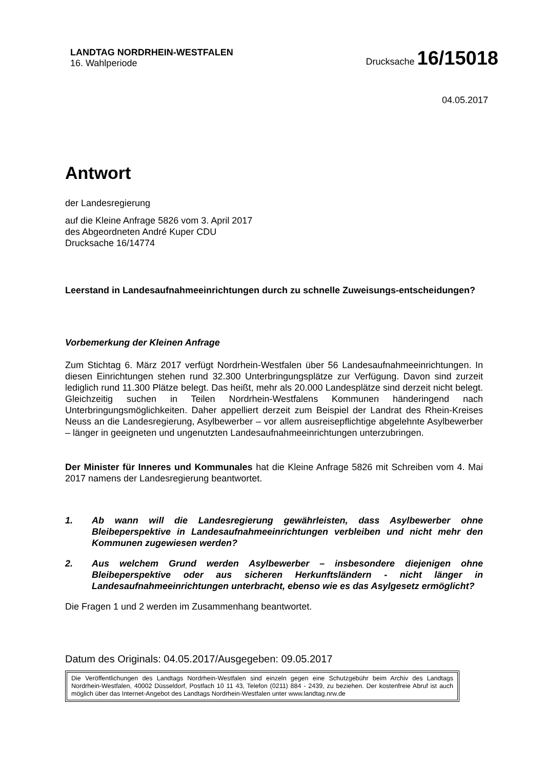LANDTAG NORDRHEIN-WESTFALEN
16. Wahlperiode
Drucksache 16/15018
04.05.2017
Antwort
der Landesregierung
auf die Kleine Anfrage 5826 vom 3. April 2017
des Abgeordneten André Kuper CDU
Drucksache 16/14774
Leerstand in Landesaufnahmeeinrichtungen durch zu schnelle Zuweisungs-entscheidungen?
Vorbemerkung der Kleinen Anfrage
Zum Stichtag 6. März 2017 verfügt Nordrhein-Westfalen über 56 Landesaufnahmeeinrichtungen. In diesen Einrichtungen stehen rund 32.300 Unterbringungsplätze zur Verfügung. Davon sind zurzeit lediglich rund 11.300 Plätze belegt. Das heißt, mehr als 20.000 Landesplätze sind derzeit nicht belegt. Gleichzeitig suchen in Teilen Nordrhein-Westfalens Kommunen händeringend nach Unterbringungsmöglichkeiten. Daher appelliert derzeit zum Beispiel der Landrat des Rhein-Kreises Neuss an die Landesregierung, Asylbewerber – vor allem ausreisepflichtige abgelehnte Asylbewerber – länger in geeigneten und ungenutzten Landesaufnahmeeinrichtungen unterzubringen.
Der Minister für Inneres und Kommunales hat die Kleine Anfrage 5826 mit Schreiben vom 4. Mai 2017 namens der Landesregierung beantwortet.
1. Ab wann will die Landesregierung gewährleisten, dass Asylbewerber ohne Bleibeperspektive in Landesaufnahmeeinrichtungen verbleiben und nicht mehr den Kommunen zugewiesen werden?
2. Aus welchem Grund werden Asylbewerber – insbesondere diejenigen ohne Bleibeperspektive oder aus sicheren Herkunftsländern - nicht länger in Landesaufnahmeeinrichtungen unterbracht, ebenso wie es das Asylgesetz ermöglicht?
Die Fragen 1 und 2 werden im Zusammenhang beantwortet.
Datum des Originals: 04.05.2017/Ausgegeben: 09.05.2017
Die Veröffentlichungen des Landtags Nordrhein-Westfalen sind einzeln gegen eine Schutzgebühr beim Archiv des Landtags Nordrhein-Westfalen, 40002 Düsseldorf, Postfach 10 11 43, Telefon (0211) 884 - 2439, zu beziehen. Der kostenfreie Abruf ist auch möglich über das Internet-Angebot des Landtags Nordrhein-Westfalen unter www.landtag.nrw.de